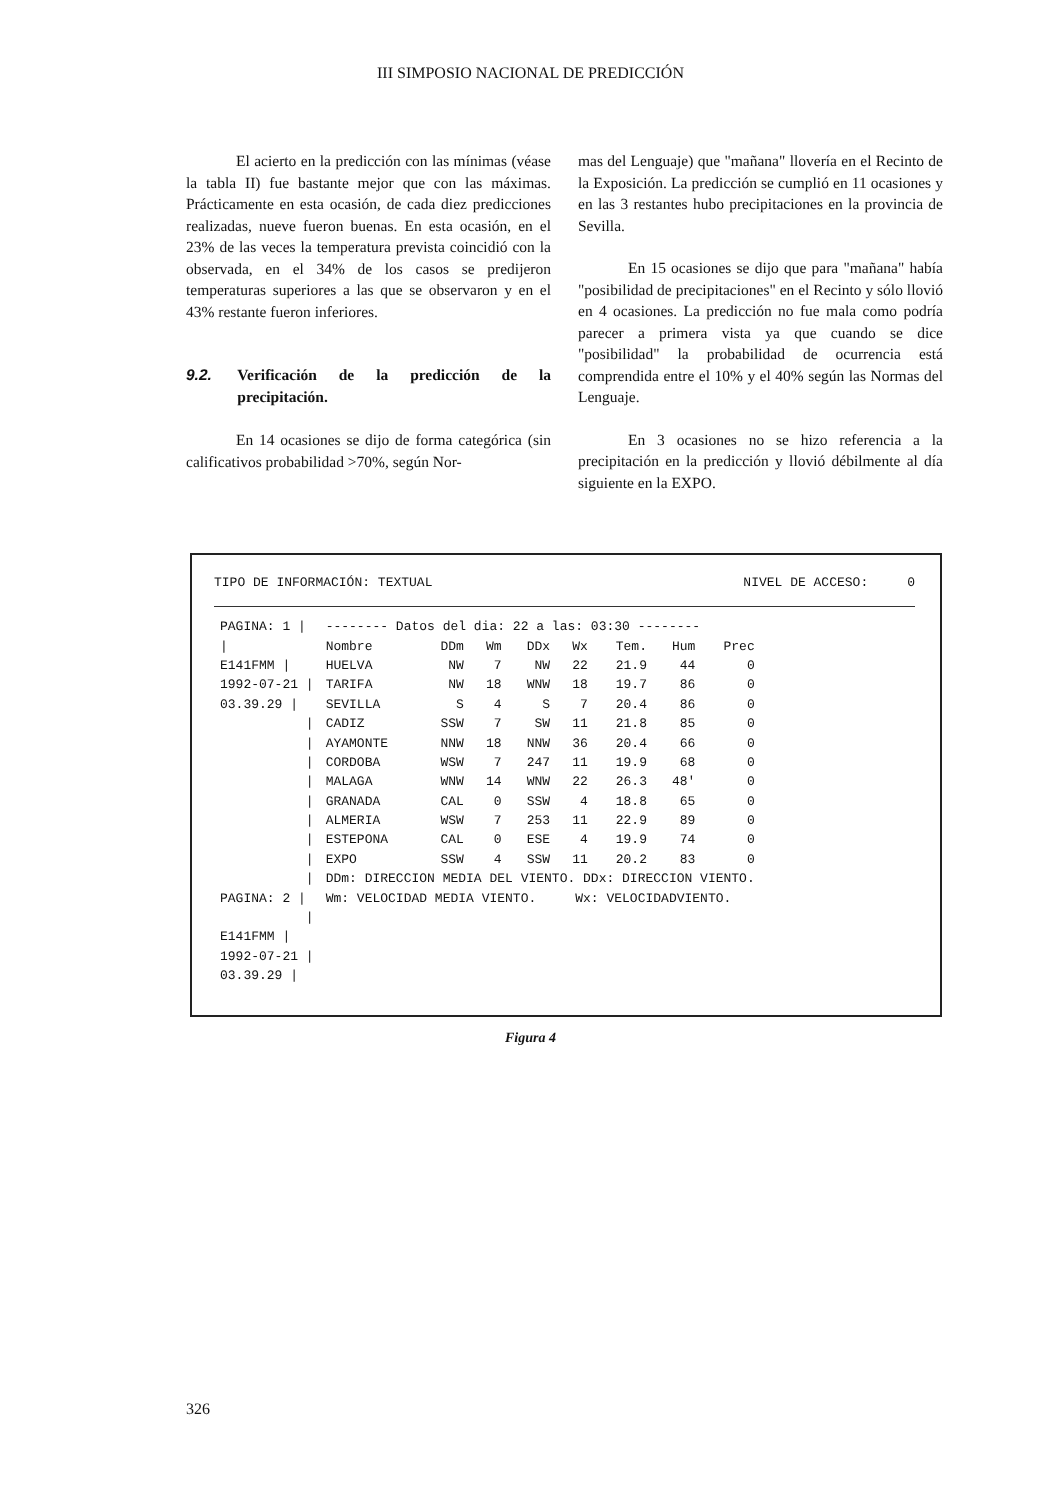III SIMPOSIO NACIONAL DE PREDICCIÓN
El acierto en la predicción con las mínimas (véase la tabla II) fue bastante mejor que con las máximas. Prácticamente en esta ocasión, de cada diez predicciones realizadas, nueve fueron buenas. En esta ocasión, en el 23% de las veces la temperatura prevista coincidió con la observada, en el 34% de los casos se predijeron temperaturas superiores a las que se observaron y en el 43% restante fueron inferiores.
9.2. Verificación de la predicción de la precipitación.
En 14 ocasiones se dijo de forma categórica (sin calificativos probabilidad >70%, según Nor-
mas del Lenguaje) que "mañana" llovería en el Recinto de la Exposición. La predicción se cumplió en 11 ocasiones y en las 3 restantes hubo precipitaciones en la provincia de Sevilla.
En 15 ocasiones se dijo que para "mañana" había "posibilidad de precipitaciones" en el Recinto y sólo llovió en 4 ocasiones. La predicción no fue mala como podría parecer a primera vista ya que cuando se dice "posibilidad" la probabilidad de ocurrencia está comprendida entre el 10% y el 40% según las Normas del Lenguaje.
En 3 ocasiones no se hizo referencia a la precipitación en la predicción y llovió débilmente al día siguiente en la EXPO.
TIPO DE INFORMACIÓN: TEXTUAL NIVEL DE ACCESO: 0
| PAGINA: 1 / | -------- Datos del dia: 22 a las: 03:30 -------- | | | | | | | |
| / | Nombre | DDm | Wm | DDx | Wx | Tem. | Hum | Prec |
| E141FMM / | HUELVA | NW | 7 | NW | 22 | 21.9 | 44 | 0 |
| 1992-07-21 / | TARIFA | NW | 18 | WNW | 18 | 19.7 | 86 | 0 |
| 03.39.29 / | SEVILLA | S | 4 | S | 7 | 20.4 | 86 | 0 |
| / | CADIZ | SSW | 7 | SW | 11 | 21.8 | 85 | 0 |
| / | AYAMONTE | NNW | 18 | NNW | 36 | 20.4 | 66 | 0 |
| / | CORDOBA | WSW | 7 | 247 | 11 | 19.9 | 68 | 0 |
| / | MALAGA | WNW | 14 | WNW | 22 | 26.3 | 48' | 0 |
| / | GRANADA | CAL | 0 | SSW | 4 | 18.8 | 65 | 0 |
| / | ALMERIA | WSW | 7 | 253 | 11 | 22.9 | 89 | 0 |
| / | ESTEPONA | CAL | 0 | ESE | 4 | 19.9 | 74 | 0 |
| / | EXPO | SSW | 4 | SSW | 11 | 20.2 | 83 | 0 |
| / | DDm: DIRECCION MEDIA DEL VIENTO. DDx: DIRECCION VIENTO. | | | | | | | |
| PAGINA: 2 / | Wm: VELOCIDAD MEDIA VIENTO. Wx: VELOCIDADVIENTO. | | | | | | | |
| / | | | | | | | | |
| E141FMM / | | | | | | | | |
| 1992-07-21 / | | | | | | | | |
| 03.39.29 / | | | | | | | | |
Figura 4
326